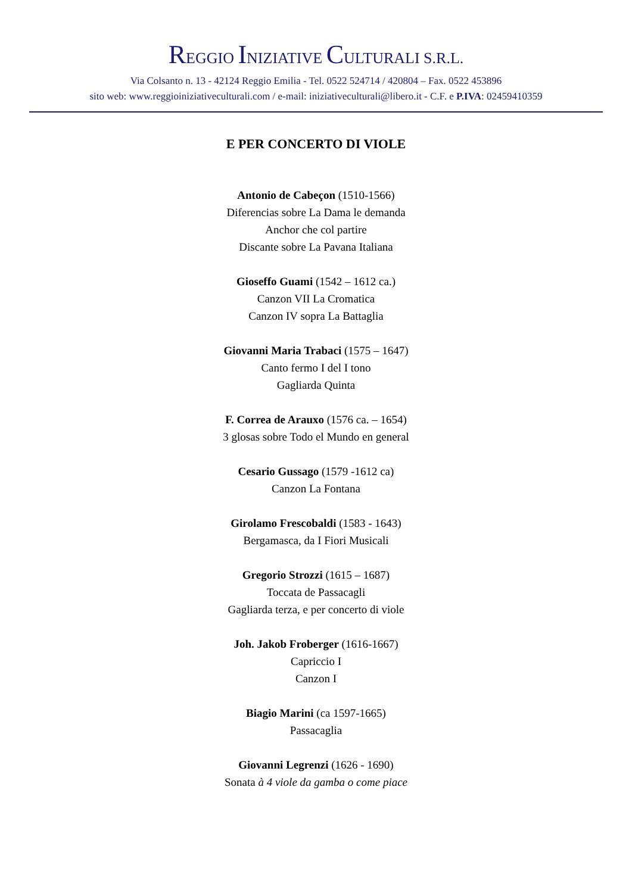REGGIO INIZIATIVE CULTURALI S.R.L.
Via Colsanto n. 13 - 42124 Reggio Emilia - Tel. 0522 524714 / 420804 – Fax. 0522 453896
sito web: www.reggioiniziativeculturali.com / e-mail: iniziativeculturali@libero.it - C.F. e P.IVA: 02459410359
E PER CONCERTO DI VIOLE
Antonio de Cabeçon (1510-1566)
Diferencias sobre La Dama le demanda
Anchor che col partire
Discante sobre La Pavana Italiana
Gioseffo Guami (1542 – 1612 ca.)
Canzon VII La Cromatica
Canzon IV sopra La Battaglia
Giovanni Maria Trabaci (1575 – 1647)
Canto fermo I del I tono
Gagliarda Quinta
F. Correa de Arauxo (1576 ca. – 1654)
3 glosas sobre Todo el Mundo en general
Cesario Gussago (1579 -1612 ca)
Canzon La Fontana
Girolamo Frescobaldi (1583 - 1643)
Bergamasca, da I Fiori Musicali
Gregorio Strozzi (1615 – 1687)
Toccata de Passacagli
Gagliarda terza, e per concerto di viole
Joh. Jakob Froberger (1616-1667)
Capriccio I
Canzon I
Biagio Marini (ca 1597-1665)
Passacaglia
Giovanni Legrenzi (1626 - 1690)
Sonata à 4 viole da gamba o come piace